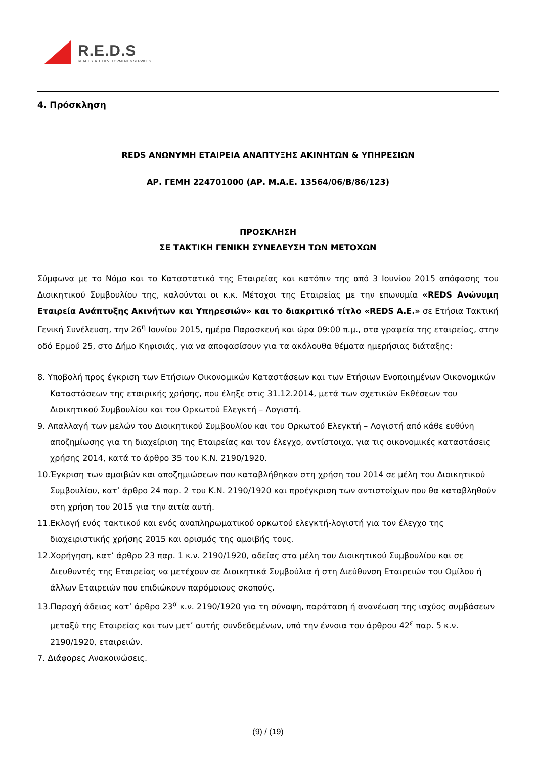R.E.D.S
REAL ESTATE DEVELOPMENT & SERVICES
4. Πρόσκληση
REDS ΑΝΩΝΥΜΗ ΕΤΑΙΡΕΙΑ ΑΝΑΠΤΥΞΗΣ ΑΚΙΝΗΤΩΝ & ΥΠΗΡΕΣΙΩΝ
ΑΡ. ΓΕΜΗ 224701000 (ΑΡ. Μ.Α.Ε. 13564/06/Β/86/123)
ΠΡΟΣΚΛΗΣΗ
ΣΕ ΤΑΚΤΙΚΗ ΓΕΝΙΚΗ ΣΥΝΕΛΕΥΣΗ ΤΩΝ ΜΕΤΟΧΩΝ
Σύμφωνα με το Νόμο και το Καταστατικό της Εταιρείας και κατόπιν της από 3 Ιουνίου 2015 απόφασης του Διοικητικού Συμβουλίου της, καλούνται οι κ.κ. Μέτοχοι της Εταιρείας με την επωνυμία «REDS Ανώνυμη Εταιρεία Ανάπτυξης Ακινήτων και Υπηρεσιών» και το διακριτικό τίτλο «REDS Α.Ε.» σε Ετήσια Τακτική Γενική Συνέλευση, την 26<sup>η</sup> Ιουνίου 2015, ημέρα Παρασκευή και ώρα 09:00 π.μ., στα γραφεία της εταιρείας, στην οδό Ερμού 25, στο Δήμο Κηφισιάς, για να αποφασίσουν για τα ακόλουθα θέματα ημερήσιας διάταξης:
8. Υποβολή προς έγκριση των Ετήσιων Οικονομικών Καταστάσεων και των Ετήσιων Ενοποιημένων Οικονομικών Καταστάσεων της εταιρικής χρήσης, που έληξε στις 31.12.2014, μετά των σχετικών Εκθέσεων του Διοικητικού Συμβουλίου και του Ορκωτού Ελεγκτή – Λογιστή.
9. Απαλλαγή των μελών του Διοικητικού Συμβουλίου και του Ορκωτού Ελεγκτή – Λογιστή από κάθε ευθύνη αποζημίωσης για τη διαχείριση της Εταιρείας και τον έλεγχο, αντίστοιχα, για τις οικονομικές καταστάσεις χρήσης 2014, κατά το άρθρο 35 του Κ.Ν. 2190/1920.
10.Έγκριση των αμοιβών και αποζημιώσεων που καταβλήθηκαν στη χρήση του 2014 σε μέλη του Διοικητικού Συμβουλίου, κατ’ άρθρο 24 παρ. 2 του Κ.Ν. 2190/1920 και προέγκριση των αντιστοίχων που θα καταβληθούν στη χρήση του 2015 για την αιτία αυτή.
11.Εκλογή ενός τακτικού και ενός αναπληρωματικού ορκωτού ελεγκτή-λογιστή για τον έλεγχο της διαχειριστικής χρήσης 2015 και ορισμός της αμοιβής τους.
12.Χορήγηση, κατ’ άρθρο 23 παρ. 1 κ.ν. 2190/1920, αδείας στα μέλη του Διοικητικού Συμβουλίου και σε Διευθυντές της Εταιρείας να μετέχουν σε Διοικητικά Συμβούλια ή στη Διεύθυνση Εταιρειών του Ομίλου ή άλλων Εταιρειών που επιδιώκουν παρόμοιους σκοπούς.
13.Παροχή άδειας κατ’ άρθρο 23<sup>α</sup> κ.ν. 2190/1920 για τη σύναψη, παράταση ή ανανέωση της ισχύος συμβάσεων μεταξύ της Εταιρείας και των μετ’ αυτής συνδεδεμένων, υπό την έννοια του άρθρου 42<sup>ε</sup> παρ. 5 κ.ν. 2190/1920, εταιρειών.
7. Διάφορες Ανακοινώσεις.
(9) / (19)